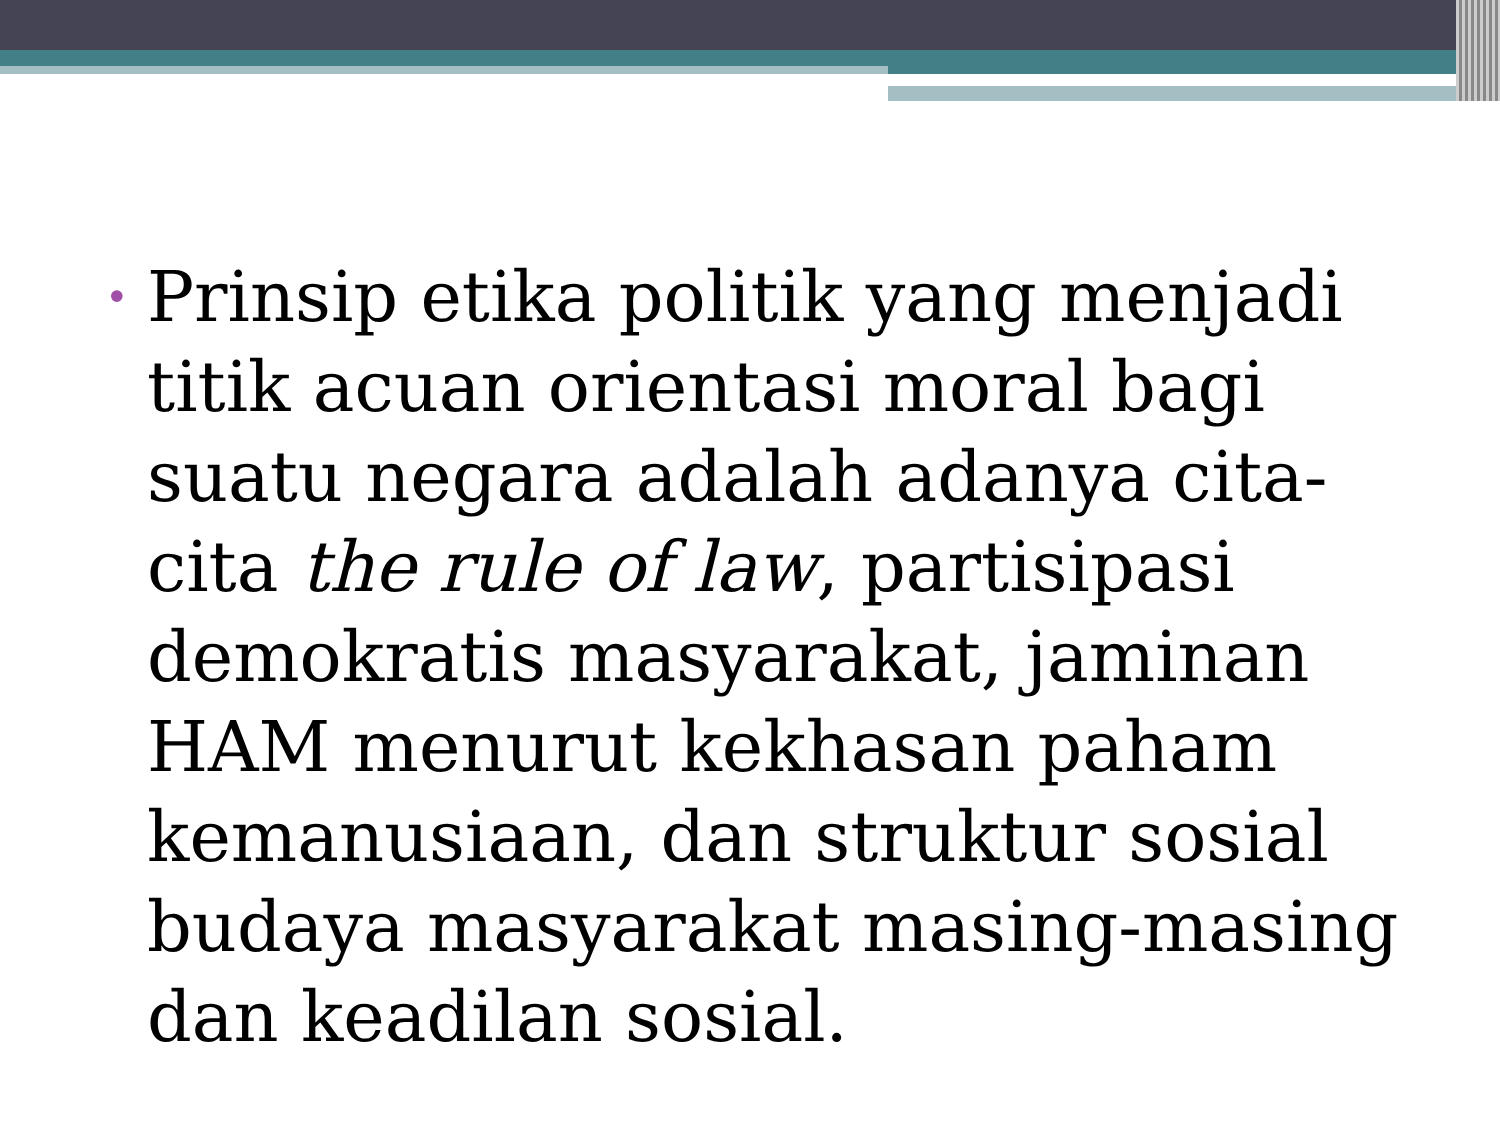• Prinsip etika politik yang menjadi titik acuan orientasi moral bagi suatu negara adalah adanya cita-cita the rule of law, partisipasi demokratis masyarakat, jaminan HAM menurut kekhasan paham kemanusiaan, dan struktur sosial budaya masyarakat masing-masing dan keadilan sosial.